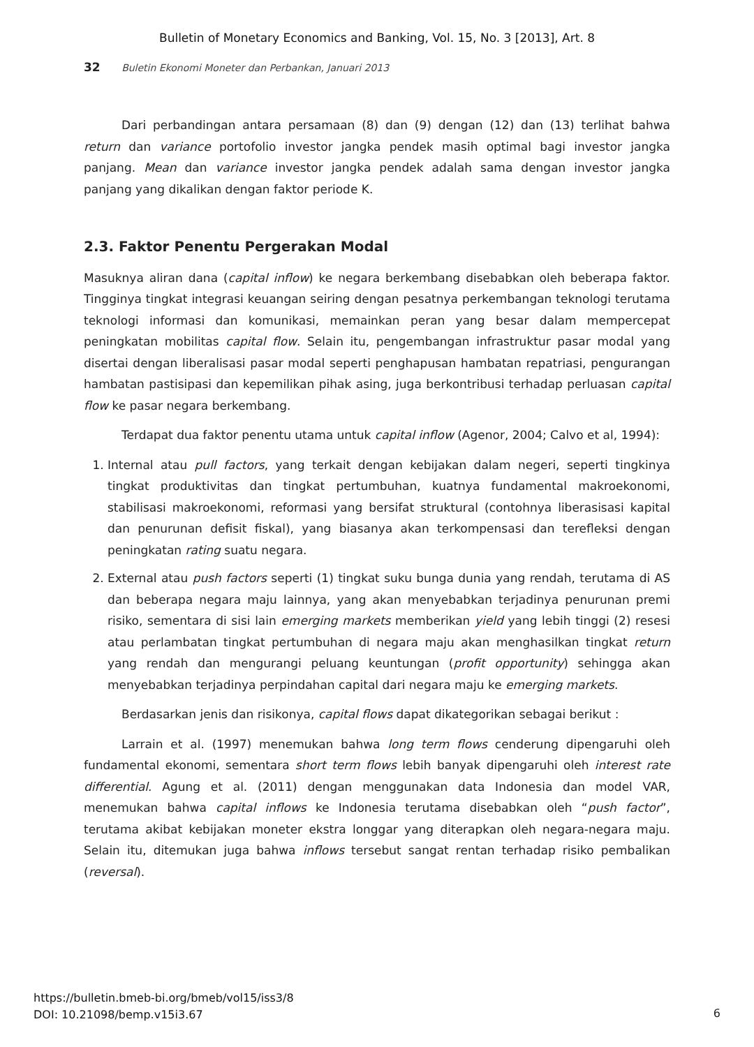Bulletin of Monetary Economics and Banking, Vol. 15, No. 3 [2013], Art. 8
32 Buletin Ekonomi Moneter dan Perbankan, Januari 2013
Dari perbandingan antara persamaan (8) dan (9) dengan (12) dan (13) terlihat bahwa return dan variance portofolio investor jangka pendek masih optimal bagi investor jangka panjang. Mean dan variance investor jangka pendek adalah sama dengan investor jangka panjang yang dikalikan dengan faktor periode K.
2.3. Faktor Penentu Pergerakan Modal
Masuknya aliran dana (capital inflow) ke negara berkembang disebabkan oleh beberapa faktor. Tingginya tingkat integrasi keuangan seiring dengan pesatnya perkembangan teknologi terutama teknologi informasi dan komunikasi, memainkan peran yang besar dalam mempercepat peningkatan mobilitas capital flow. Selain itu, pengembangan infrastruktur pasar modal yang disertai dengan liberalisasi pasar modal seperti penghapusan hambatan repatriasi, pengurangan hambatan pastisipasi dan kepemilikan pihak asing, juga berkontribusi terhadap perluasan capital flow ke pasar negara berkembang.
Terdapat dua faktor penentu utama untuk capital inflow (Agenor, 2004; Calvo et al, 1994):
1. Internal atau pull factors, yang terkait dengan kebijakan dalam negeri, seperti tingkinya tingkat produktivitas dan tingkat pertumbuhan, kuatnya fundamental makroekonomi, stabilisasi makroekonomi, reformasi yang bersifat struktural (contohnya liberasisasi kapital dan penurunan defisit fiskal), yang biasanya akan terkompensasi dan terefleksi dengan peningkatan rating suatu negara.
2. External atau push factors seperti (1) tingkat suku bunga dunia yang rendah, terutama di AS dan beberapa negara maju lainnya, yang akan menyebabkan terjadinya penurunan premi risiko, sementara di sisi lain emerging markets memberikan yield yang lebih tinggi (2) resesi atau perlambatan tingkat pertumbuhan di negara maju akan menghasilkan tingkat return yang rendah dan mengurangi peluang keuntungan (profit opportunity) sehingga akan menyebabkan terjadinya perpindahan capital dari negara maju ke emerging markets.
Berdasarkan jenis dan risikonya, capital flows dapat dikategorikan sebagai berikut :
Larrain et al. (1997) menemukan bahwa long term flows cenderung dipengaruhi oleh fundamental ekonomi, sementara short term flows lebih banyak dipengaruhi oleh interest rate differential. Agung et al. (2011) dengan menggunakan data Indonesia dan model VAR, menemukan bahwa capital inflows ke Indonesia terutama disebabkan oleh “push factor”, terutama akibat kebijakan moneter ekstra longgar yang diterapkan oleh negara-negara maju. Selain itu, ditemukan juga bahwa inflows tersebut sangat rentan terhadap risiko pembalikan (reversal).
https://bulletin.bmeb-bi.org/bmeb/vol15/iss3/8
DOI: 10.21098/bemp.v15i3.67
6